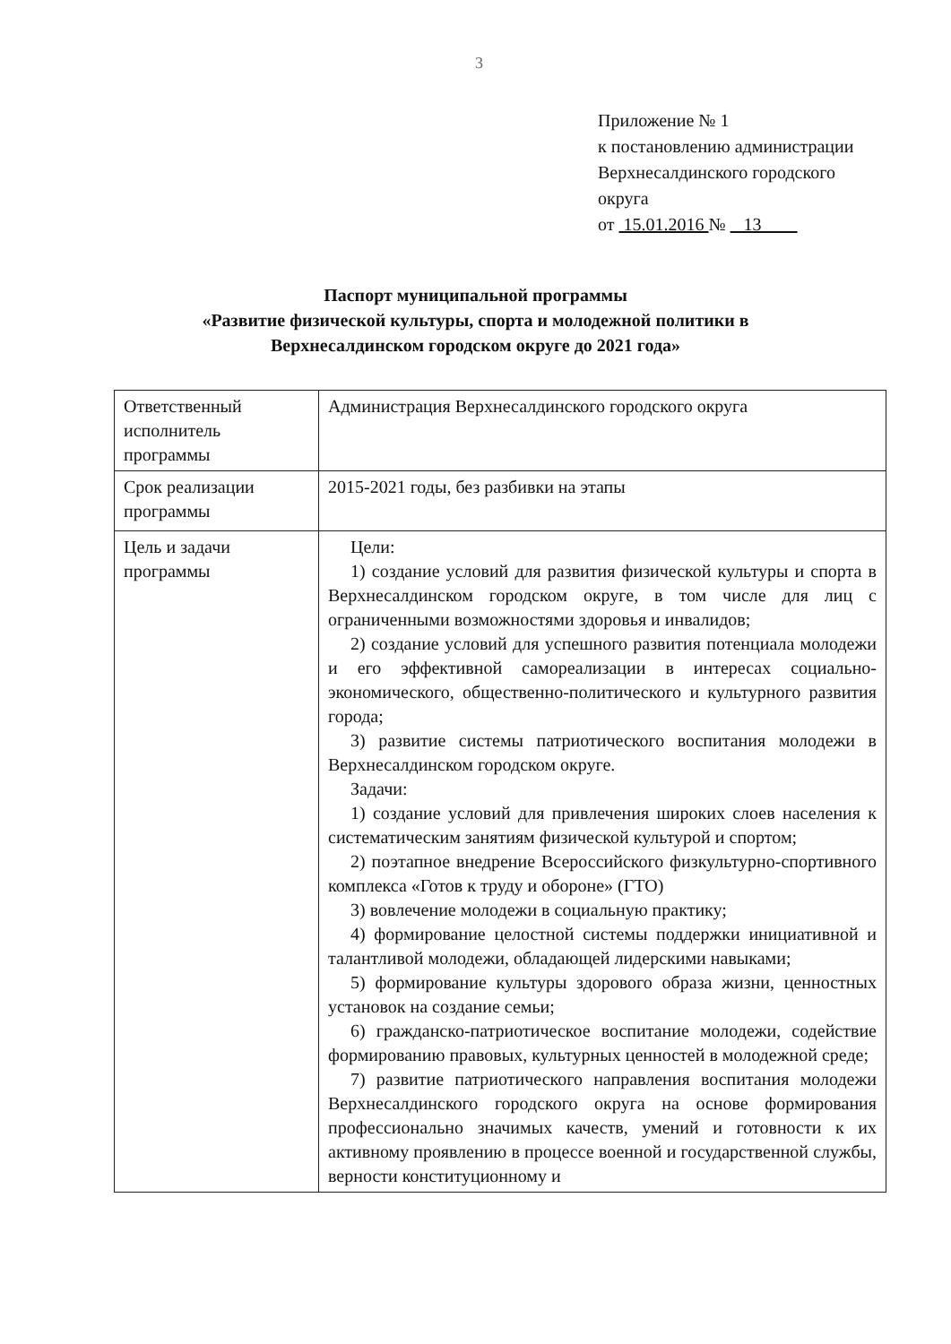3
Приложение № 1
к постановлению администрации
Верхнесалдинского городского
округа
от 15.01.2016 № 13
Паспорт муниципальной программы
«Развитие физической культуры, спорта и молодежной политики в
Верхнесалдинском городском округе до 2021 года»
| Ответственный исполнитель программы | Администрация Верхнесалдинского городского округа |
| Срок реализации программы | 2015-2021 годы, без разбивки на этапы |
| Цель и задачи программы | Цели: 1) создание условий для развития физической культуры и спорта в Верхнесалдинском городском округе, в том числе для лиц с ограниченными возможностями здоровья и инвалидов; 2) создание условий для успешного развития потенциала молодежи и его эффективной самореализации в интересах социально-экономического, общественно-политического и культурного развития города; 3) развитие системы патриотического воспитания молодежи в Верхнесалдинском городском округе. Задачи: 1) создание условий для привлечения широких слоев населения к систематическим занятиям физической культурой и спортом; 2) поэтапное внедрение Всероссийского физкультурно-спортивного комплекса «Готов к труду и обороне» (ГТО) 3) вовлечение молодежи в социальную практику; 4) формирование целостной системы поддержки инициативной и талантливой молодежи, обладающей лидерскими навыками; 5) формирование культуры здорового образа жизни, ценностных установок на создание семьи; 6) гражданско-патриотическое воспитание молодежи, содействие формированию правовых, культурных ценностей в молодежной среде; 7) развитие патриотического направления воспитания молодежи Верхнесалдинского городского округа на основе формирования профессионально значимых качеств, умений и готовности к их активному проявлению в процессе военной и государственной службы, верности конституционному и |